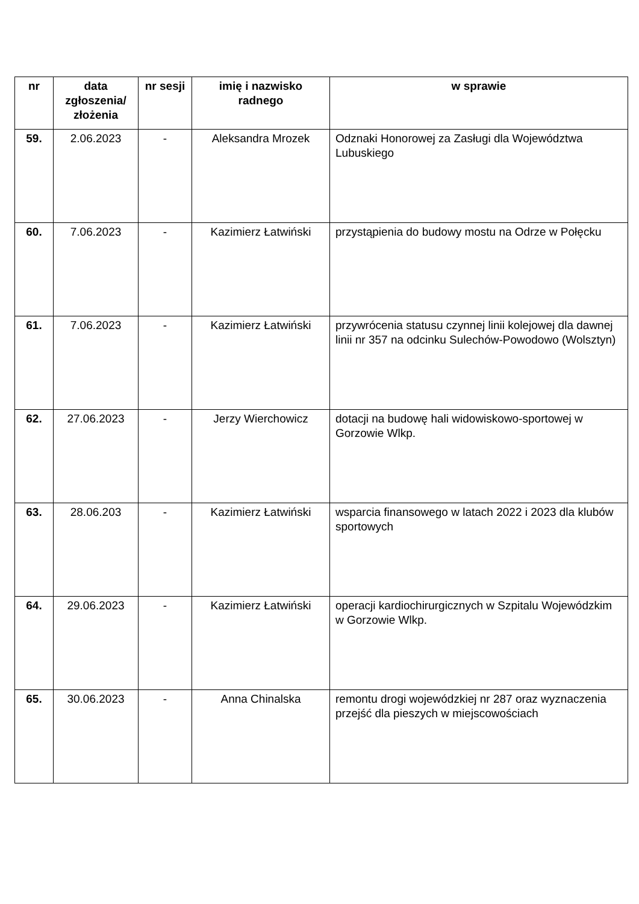| nr | data zgłoszenia/ złożenia | nr sesji | imię i nazwisko radnego | w sprawie |
| --- | --- | --- | --- | --- |
| 59. | 2.06.2023 | - | Aleksandra Mrozek | Odznaki Honorowej za Zasługi dla Województwa Lubuskiego |
| 60. | 7.06.2023 | - | Kazimierz Łatwiński | przystąpienia do budowy mostu na Odrze w Połęcku |
| 61. | 7.06.2023 | - | Kazimierz Łatwiński | przywrócenia statusu czynnej linii kolejowej dla dawnej linii nr 357 na odcinku Sulechów-Powodowo (Wolsztyn) |
| 62. | 27.06.2023 | - | Jerzy Wierchowicz | dotacji na budowę hali widowiskowo-sportowej w Gorzowie Wlkp. |
| 63. | 28.06.203 | - | Kazimierz Łatwiński | wsparcia finansowego w latach 2022 i 2023 dla klubów sportowych |
| 64. | 29.06.2023 | - | Kazimierz Łatwiński | operacji kardiochirurgicznych w Szpitalu Wojewódzkim w Gorzowie Wlkp. |
| 65. | 30.06.2023 | - | Anna Chinalska | remontu drogi wojewódzkiej nr 287 oraz wyznaczenia przejść dla pieszych w miejscowościach |